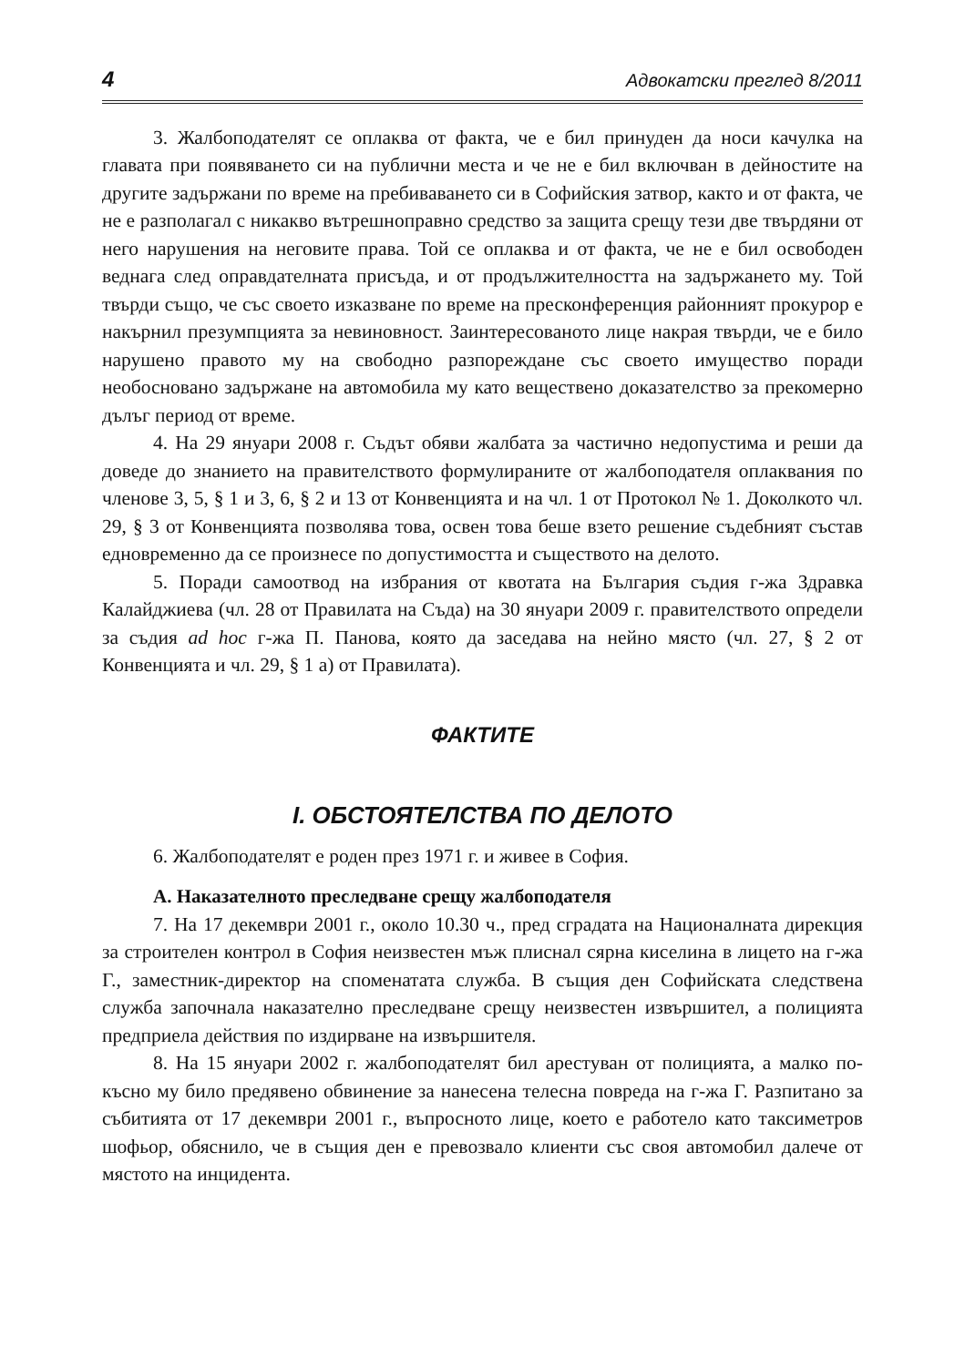4 Адвокатски преглед 8/2011
3. Жалбоподателят се оплаква от факта, че е бил принуден да носи качулка на главата при появяването си на публични места и че не е бил включван в дейностите на другите задържани по време на пребиваването си в Софийския затвор, както и от факта, че не е разполагал с никакво вътрешноправно средство за защита срещу тези две твърдяни от него нарушения на неговите права. Той се оплаква и от факта, че не е бил освободен веднага след оправдателната присъда, и от продължителността на задържането му. Той твърди също, че със своето изказване по време на пресконференция районният прокурор е накърнил презумпцията за невиновност. Заинтересованото лице накрая твърди, че е било нарушено правото му на свободно разпореждане със своето имущество поради необосновано задържане на автомобила му като веществено доказателство за прекомерно дълъг период от време.
4. На 29 януари 2008 г. Съдът обяви жалбата за частично недопустима и реши да доведе до знанието на правителството формулираните от жалбоподателя оплаквания по членове 3, 5, § 1 и 3, 6, § 2 и 13 от Конвенцията и на чл. 1 от Протокол № 1. Доколкото чл. 29, § 3 от Конвенцията позволява това, освен това беше взето решение съдебният състав едновременно да се произнесе по допустимостта и съществото на делото.
5. Поради самоотвод на избрания от квотата на България съдия г-жа Здравка Калайджиева (чл. 28 от Правилата на Съда) на 30 януари 2009 г. правителството определи за съдия ad hoc г-жа П. Панова, която да заседава на нейно място (чл. 27, § 2 от Конвенцията и чл. 29, § 1 а) от Правилата).
ФАКТИТЕ
I. ОБСТОЯТЕЛСТВА ПО ДЕЛОТО
6. Жалбоподателят е роден през 1971 г. и живее в София.
А. Наказателното преследване срещу жалбоподателя
7. На 17 декември 2001 г., около 10.30 ч., пред сградата на Националната дирекция за строителен контрол в София неизвестен мъж плиснал сярна киселина в лицето на г-жа Г., заместник-директор на споменатата служба. В същия ден Софийската следствена служба започнала наказателно преследване срещу неизвестен извършител, а полицията предприела действия по издирване на извършителя.
8. На 15 януари 2002 г. жалбоподателят бил арестуван от полицията, а малко по-късно му било предявено обвинение за нанесена телесна повреда на г-жа Г. Разпитано за събитията от 17 декември 2001 г., въпросното лице, което е работело като таксиметров шофьор, обяснило, че в същия ден е превозвало клиенти със своя автомобил далече от мястото на инцидента.